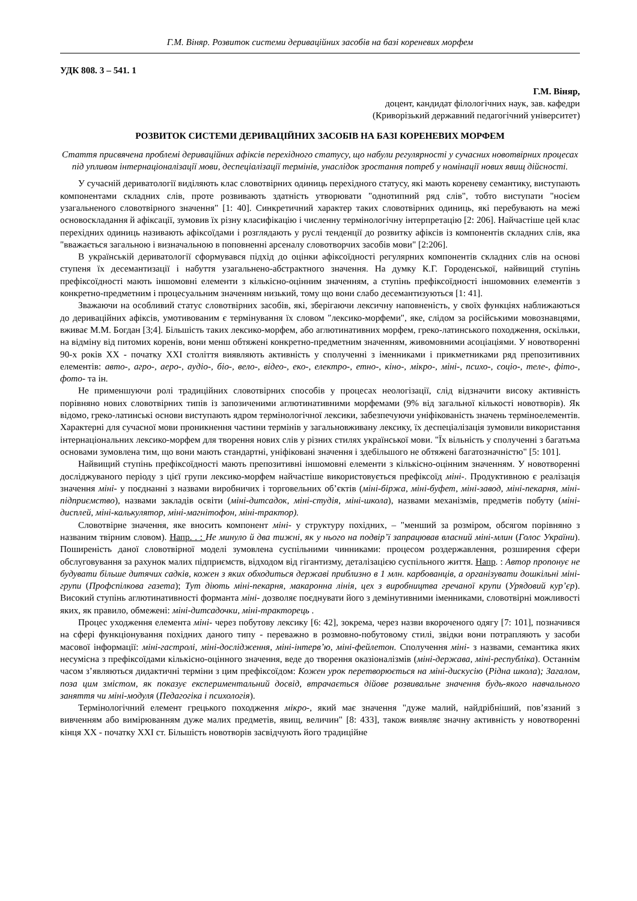Г.М. Віняр. Розвиток системи дериваційних засобів на базі кореневих морфем
УДК 808. 3 – 541. 1
Г.М. Віняр,
доцент, кандидат філологічних наук, зав. кафедри
(Криворізький державний педагогічний університет)
РОЗВИТОК СИСТЕМИ ДЕРИВАЦІЙНИХ ЗАСОБІВ НА БАЗІ КОРЕНЕВИХ МОРФЕМ
Стаття присвячена проблемі дериваційних афіксів перехідного статусу, що набули регулярності у сучасних новотвірних процесах під упливом інтернаціоналізації мови, деспеціалізації термінів, унаслідок зростання потреб у номінації нових явищ дійсності.
У сучасній дериватології виділяють клас словотвірних одиниць перехідного статусу, які мають кореневу семантику, виступають компонентами складних слів, проте розвивають здатність утворювати "однотипний ряд слів", тобто виступати "носієм узагальненого словотвірного значення" [1: 40]. Синкретичний характер таких словотвірних одиниць, які перебувають на межі основоскладання й афіксації, зумовив їх різну класифікацію і численну термінологічну інтерпретацію [2: 206]. Найчастіше цей клас перехідних одиниць називають афіксоїдами і розглядають у руслі тенденції до розвитку афіксів із компонентів складних слів, яка "вважається загальною і визначальною в поповненні арсеналу словотворчих засобів мови" [2:206].
В українській дериватології сформувався підхід до оцінки афіксоїдності регулярних компонентів складних слів на основі ступеня їх десемантизації і набуття узагальнено-абстрактного значення. На думку К.Г. Городенської, найвищий ступінь префіксоїдності мають іншомовні елементи з кількісно-оцінним значенням, а ступінь префіксоїдності іншомовних елементів з конкретно-предметним і процесуальним значенням низький, тому що вони слабо десемантизуються [1: 41].
Зважаючи на особливий статус словотвірних засобів, які, зберігаючи лексичну наповненість, у своїх функціях наближаються до дериваційних афіксів, умотивованим є термінування їх словом "лексико-морфеми", яке, слідом за російськими мовознавцями, вживає М.М. Богдан [3;4]. Більшість таких лексико-морфем, або аглютинативних морфем, греко-латинського походження, оскільки, на відміну від питомих коренів, вони менш обтяжені конкретно-предметним значенням, живомовними асоціаціями. У новотворенні 90-х років XX - початку XXI століття виявляють активність у сполученні з іменниками і прикметниками ряд препозитивних елементів: авто-, агро-, аеро-, аудіо-, біо-, вело-, відео-, еко-, електро-, етно-, кіно-, мікро-, міні-, психо-, соціо-, теле-, фіто-, фото- та ін.
Не применшуючи ролі традиційних словотвірних способів у процесах неологізації, слід відзначити високу активність порівняно нових словотвірних типів із запозиченими аглютинативними морфемами (9% від загальної кількості новотворів). Як відомо, греко-латинські основи виступають ядром термінологічної лексики, забезпечуючи уніфікованість значень терміноелементів. Характерні для сучасної мови проникнення частини термінів у загальновживану лексику, їх деспеціалізація зумовили використання інтернаціональних лексико-морфем для творення нових слів у різних стилях української мови. "Їх вільність у сполученні з багатьма основами зумовлена тим, що вони мають стандартні, уніфіковані значення і здебільшого не обтяжені багатозначністю" [5: 101].
Найвищий ступінь префіксоїдності мають препозитивні іншомовні елементи з кількісно-оцінним значенням. У новотворенні досліджуваного періоду з цієї групи лексико-морфем найчастіше використовується префіксоїд міні-. Продуктивною є реалізація значення міні- у поєднанні з назвами виробничих і торговельних об’єктів (міні-біржа, міні-буфет, міні-завод, міні-пекарня, міні-підприємство), назвами закладів освіти (міні-дитсадок, міні-студія, міні-школа), назвами механізмів, предметів побуту (міні-дисплей, міні-калькулятор, міні-магнітофон, міні-трактор).
Словотвірне значення, яке вносить компонент міні- у структуру похідних, – "менший за розміром, обсягом порівняно з названим твірним словом). Напр. . : Не минуло й два тижні, як у нього на подвір’ї запрацював власний міні-млин (Голос України). Поширеність даної словотвірної моделі зумовлена суспільними чинниками: процесом роздержавлення, розширення сфери обслуговування за рахунок малих підприємств, відходом від гігантизму, деталізацією суспільного життя. Напр. : Автор пропонує не будувати більше дитячих садків, кожен з яких обходиться державі приблизно в 1 млн. карбованців, а організувати дошкільні міні-групи (Профспілкова газета); Тут діють міні-пекарня, макаронна лінія, цех з виробництва гречаної крупи (Урядовий кур’єр). Високий ступінь аглютинативності форманта міні- дозволяє поєднувати його з демінутивними іменниками, словотвірні можливості яких, як правило, обмежені: міні-дитсадочки, міні-тракторець .
Процес уходження елемента міні- через побутову лексику [6: 42], зокрема, через назви вкороченого одягу [7: 101], позначився на сфері функціонування похідних даного типу - переважно в розмовно-побутовому стилі, звідки вони потрапляють у засоби масової інформації: міні-гастролі, міні-дослідження, міні-інтерв’ю, міні-фейлетон. Сполучення міні- з назвами, семантика яких несумісна з префіксоїдами кількісно-оцінного значення, веде до творення оказіоналізмів (міні-держава, міні-республіка). Останнім часом з’являються дидактичні терміни з цим префіксоїдом: Кожен урок перетворюється на міні-дискусію (Рідна школа); Загалом, поза цим змістом, як показує експериментальний досвід, втрачається дійове розвивальне значення будь-якого навчального заняття чи міні-модуля (Педагогіка і психологія).
Термінологічний елемент грецького походження мікро-, який має значення "дуже малий, найдрібніший, пов’язаний з вивченням або вимірюванням дуже малих предметів, явищ, величин" [8: 433], також виявляє значну активність у новотворенні кінця XX - початку XXI ст. Більшість новотворів засвідчують його традиційне